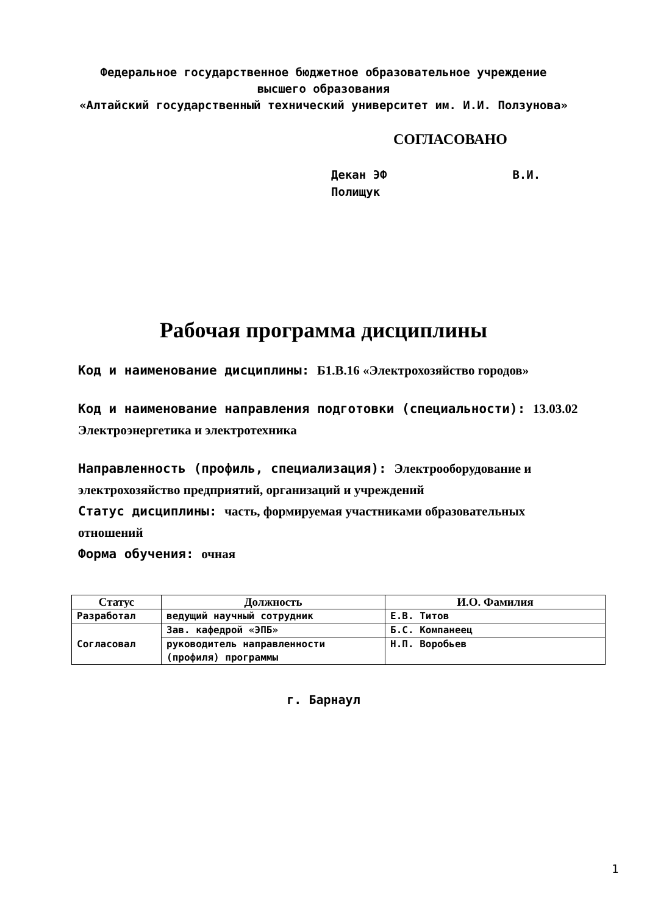Федеральное государственное бюджетное образовательное учреждение
высшего образования
«Алтайский государственный технический университет им. И.И. Ползунова»
СОГЛАСОВАНО
Декан ЭФ В.И.
Полищук
Рабочая программа дисциплины
Код и наименование дисциплины: Б1.В.16 «Электрохозяйство городов»
Код и наименование направления подготовки (специальности): 13.03.02 Электроэнергетика и электротехника
Направленность (профиль, специализация): Электрооборудование и электрохозяйство предприятий, организаций и учреждений
Статус дисциплины: часть, формируемая участниками образовательных отношений
Форма обучения: очная
| Статус | Должность | И.О. Фамилия |
| --- | --- | --- |
| Разработал | ведущий научный сотрудник | Е.В. Титов |
| Согласовал | Зав. кафедрой «ЭПБ» | Б.С. Компанеец |
| | руководитель направленности (профиля) программы | Н.П. Воробьев |
г. Барнаул
1